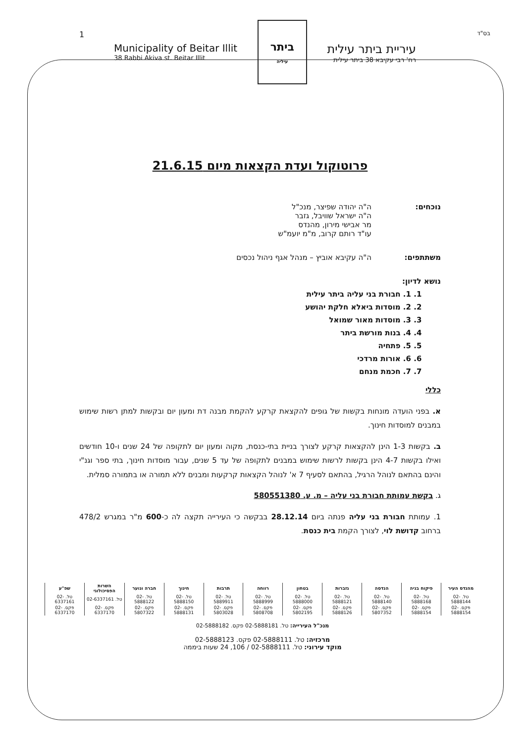1
Municipality of Beitar Illit
38 Rabbi Akiva st. Beitar Illit
ביתר
עיליה
עיריית ביתר עילית
רח' רבי עקיבא 38 ביתר עילית
בס"ד
פרוטוקול ועדת הקצאות מיום 21.6.15
נוכחים: ה"ה יהודה שפיצר, מנכ"ל
ה"ה ישראל שוויבל, גזבר
מר אבישי מירון, מהנדס
עו"ד רותם קרוב, מ"מ יועמ"ש
משתתפים: ה"ה עקיבא אוביץ – מנהל אגף ניהול נכסים
נושא לדיון:
1. 1. חבורת בני עליה ביתר עילית
2. 2. מוסדות ביאלא חלקת יהושע
3. 3. מוסדות מאור שמואל
4. 4. בנות מורשת ביתר
5. 5. פתחיה
6. 6. אורות מרדכי
7. 7. חכמת מנחם
כללי
א. בפני הועדה מונחות בקשות של גופים להקצאת קרקע להקמת מבנה דת ומעון יום ובקשות למתן רשות שימוש במבנים למוסדות חינוך.
ב. בקשות 1-3 הינן להקצאות קרקע לצורך בניית בתי-כנסת, מקוה ומעון יום לתקופה של 24 שנים ו-10 חודשים ואילו בקשות 4-7 הינן בקשות לרשות שימוש במבנים לתקופה של עד 5 שנים, עבור מוסדות חינוך, בתי ספר וגנ"י והינם בהתאם לנוהל הרגיל, בהתאם לסעיף 7 א' לנוהל הקצאות קרקעות ומבנים ללא תמורה או בתמורה סמלית.
ג. בקשת עמותת חבורת בני עליה – מ. ע. 580551380
1. עמותת חבורת בני עליה פנתה ביום 28.12.14 בבקשה כי העירייה תקצה לה כ-600 מ"ר במגרש 478/2 ברחוב קדושת לוי, לצורך הקמת בית כנסת.
| מהנדס העיר | פיקוח בניה | הנדסה | גזברות | בטחון | רווחה | תרבות | חינוך | חברה ונוער | השרות הפסיכולוגי | שפ"ע |
| --- | --- | --- | --- | --- | --- | --- | --- | --- | --- | --- |
| טל. 02-5888144 | טל. 02-5888168 | טל. 02-5888140 | טל. 02-5888121 | טל. 02-5888000 | טל. 02-5888999 | טל. 02-5889911 | טל. 02-5888150 | טל. 02-5888122 | טל. 02-6337161 | טל. 02-6337161 |
| פקס. 02-5888154 | פקס. 02-5888154 | פקס. 02-5807352 | פקס. 02-5888126 | פקס. 02-5802195 | פקס. 02-5808708 | פקס. 02-5803028 | פקס. 02-5888131 | פקס. 02-5807322 | פקס. 02-6337170 | פקס. 02-6337170 |
מנכ"ל העירייה: טל. 02-5888181 פקס. 02-5888182
מרכזיה: טל. 02-5888111 פקס. 02-5888123
מוקד עירוני: טל. 02-5888111 / 106, 24 שעות ביממה